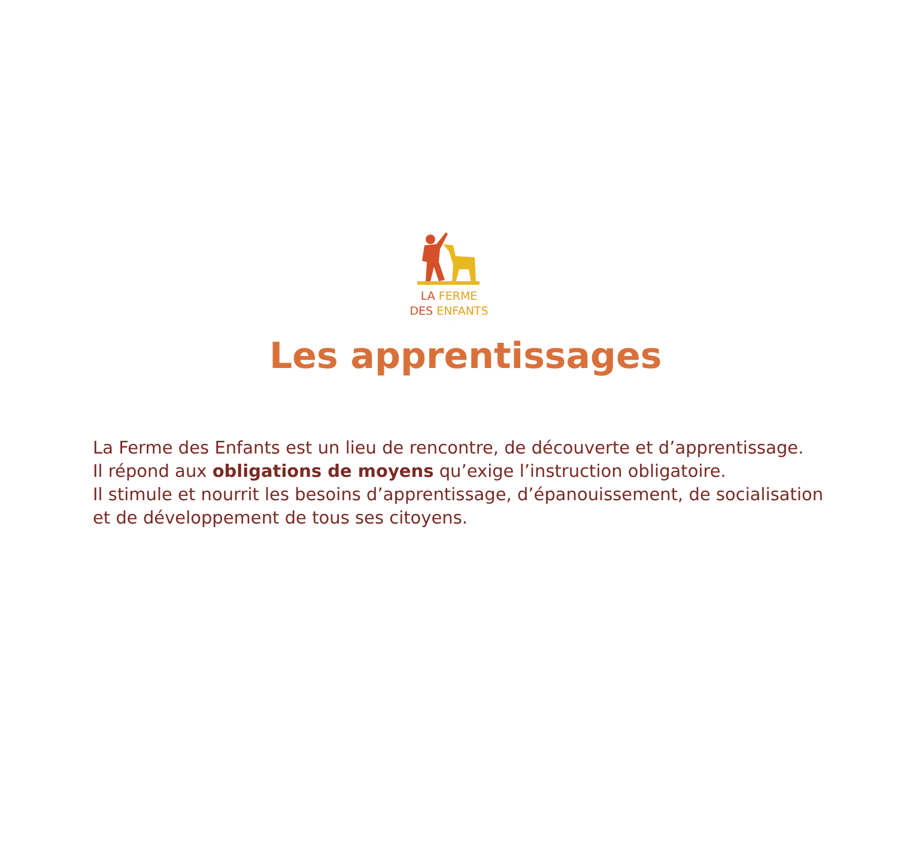LA FERME
DES ENFANTS
.
Les apprentissages
La Ferme des Enfants est un lieu de rencontre, de découverte et d’apprentissage.
Il répond aux obligations de moyens qu’exige l’instruction obligatoire.
Il stimule et nourrit les besoins d’apprentissage, d’épanouissement, de socialisation
et de développement de tous ses citoyens.